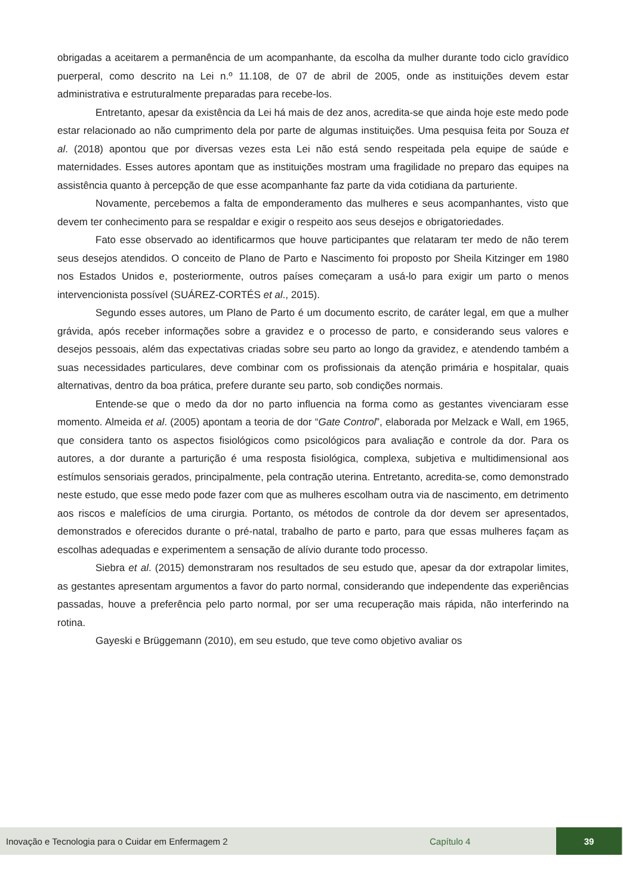obrigadas a aceitarem a permanência de um acompanhante, da escolha da mulher durante todo ciclo gravídico puerperal, como descrito na Lei n.º 11.108, de 07 de abril de 2005, onde as instituições devem estar administrativa e estruturalmente preparadas para recebe-los.
Entretanto, apesar da existência da Lei há mais de dez anos, acredita-se que ainda hoje este medo pode estar relacionado ao não cumprimento dela por parte de algumas instituições. Uma pesquisa feita por Souza et al. (2018) apontou que por diversas vezes esta Lei não está sendo respeitada pela equipe de saúde e maternidades. Esses autores apontam que as instituições mostram uma fragilidade no preparo das equipes na assistência quanto à percepção de que esse acompanhante faz parte da vida cotidiana da parturiente.
Novamente, percebemos a falta de emponderamento das mulheres e seus acompanhantes, visto que devem ter conhecimento para se respaldar e exigir o respeito aos seus desejos e obrigatoriedades.
Fato esse observado ao identificarmos que houve participantes que relataram ter medo de não terem seus desejos atendidos. O conceito de Plano de Parto e Nascimento foi proposto por Sheila Kitzinger em 1980 nos Estados Unidos e, posteriormente, outros países começaram a usá-lo para exigir um parto o menos intervencionista possível (SUÁREZ-CORTÉS et al., 2015).
Segundo esses autores, um Plano de Parto é um documento escrito, de caráter legal, em que a mulher grávida, após receber informações sobre a gravidez e o processo de parto, e considerando seus valores e desejos pessoais, além das expectativas criadas sobre seu parto ao longo da gravidez, e atendendo também a suas necessidades particulares, deve combinar com os profissionais da atenção primária e hospitalar, quais alternativas, dentro da boa prática, prefere durante seu parto, sob condições normais.
Entende-se que o medo da dor no parto influencia na forma como as gestantes vivenciaram esse momento. Almeida et al. (2005) apontam a teoria de dor “Gate Control”, elaborada por Melzack e Wall, em 1965, que considera tanto os aspectos fisiológicos como psicológicos para avaliação e controle da dor. Para os autores, a dor durante a parturição é uma resposta fisiológica, complexa, subjetiva e multidimensional aos estímulos sensoriais gerados, principalmente, pela contração uterina. Entretanto, acredita-se, como demonstrado neste estudo, que esse medo pode fazer com que as mulheres escolham outra via de nascimento, em detrimento aos riscos e malefícios de uma cirurgia. Portanto, os métodos de controle da dor devem ser apresentados, demonstrados e oferecidos durante o pré-natal, trabalho de parto e parto, para que essas mulheres façam as escolhas adequadas e experimentem a sensação de alívio durante todo processo.
Siebra et al. (2015) demonstraram nos resultados de seu estudo que, apesar da dor extrapolar limites, as gestantes apresentam argumentos a favor do parto normal, considerando que independente das experiências passadas, houve a preferência pelo parto normal, por ser uma recuperação mais rápida, não interferindo na rotina.
Gayeski e Brüggemann (2010), em seu estudo, que teve como objetivo avaliar os
Inovação e Tecnologia para o Cuidar em Enfermagem 2 Capítulo 4 39